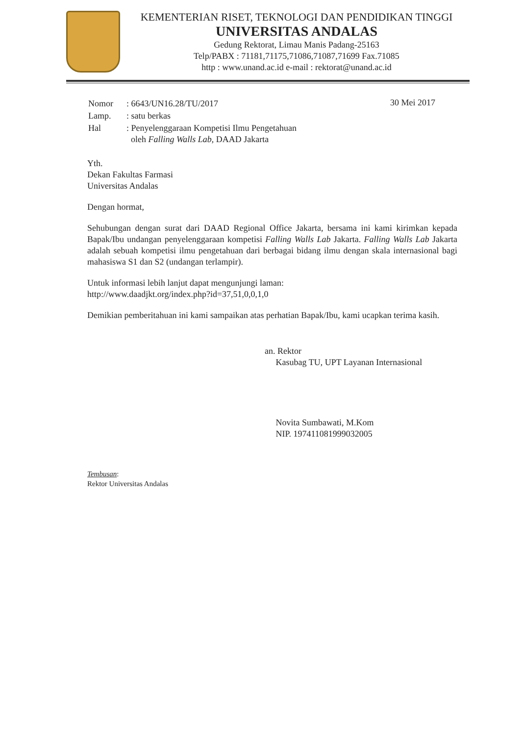KEMENTERIAN RISET, TEKNOLOGI DAN PENDIDIKAN TINGGI
UNIVERSITAS ANDALAS
Gedung Rektorat, Limau Manis Padang-25163
Telp/PABX : 71181,71175,71086,71087,71699 Fax.71085
http : www.unand.ac.id e-mail : rektorat@unand.ac.id
| Nomor | : 6643/UN16.28/TU/2017 |
| Lamp. | : satu berkas |
| Hal | : Penyelenggaraan Kompetisi Ilmu Pengetahuan oleh Falling Walls Lab , DAAD Jakarta |
30 Mei 2017
Yth.
Dekan Fakultas Farmasi
Universitas Andalas
Dengan hormat,
Sehubungan dengan surat dari DAAD Regional Office Jakarta, bersama ini kami kirimkan kepada Bapak/Ibu undangan penyelenggaraan kompetisi Falling Walls Lab Jakarta. Falling Walls Lab Jakarta adalah sebuah kompetisi ilmu pengetahuan dari berbagai bidang ilmu dengan skala internasional bagi mahasiswa S1 dan S2 (undangan terlampir).
Untuk informasi lebih lanjut dapat mengunjungi laman:
http://www.daadjkt.org/index.php?id=37,51,0,0,1,0
Demikian pemberitahuan ini kami sampaikan atas perhatian Bapak/Ibu, kami ucapkan terima kasih.
an. Rektor
Kasubag TU, UPT Layanan Internasional
Novita Sumbawati, M.Kom
NIP. 197411081999032005
Tembusan:
Rektor Universitas Andalas